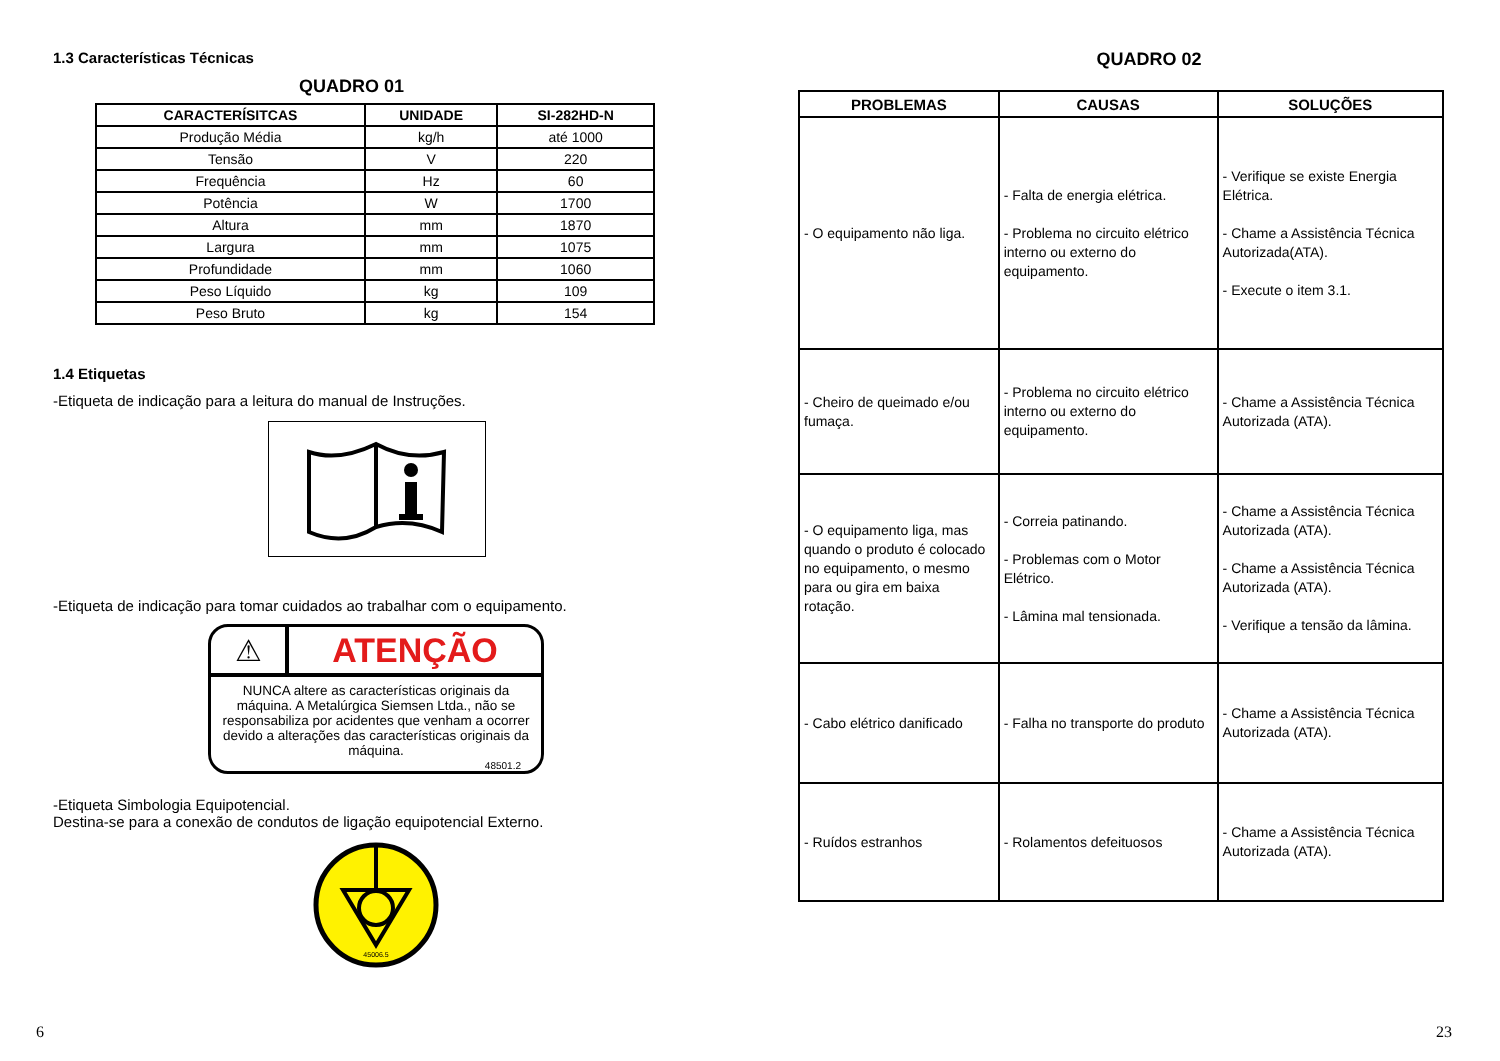1.3 Características Técnicas
QUADRO 01
| CARACTERÍSITCAS | UNIDADE | SI-282HD-N |
| --- | --- | --- |
| Produção Média | kg/h | até 1000 |
| Tensão | V | 220 |
| Frequência | Hz | 60 |
| Potência | W | 1700 |
| Altura | mm | 1870 |
| Largura | mm | 1075 |
| Profundidade | mm | 1060 |
| Peso Líquido | kg | 109 |
| Peso Bruto | kg | 154 |
1.4 Etiquetas
-Etiqueta de indicação para a leitura do manual de Instruções.
-Etiqueta de indicação para tomar cuidados ao trabalhar com o equipamento.
⚠
ATENÇÃO
NUNCA altere as características originais da máquina. A Metalúrgica Siemsen Ltda., não se responsabiliza por acidentes que venham a ocorrer devido a alterações das características originais da máquina.
48501.2
-Etiqueta Simbologia Equipotencial.
Destina-se para a conexão de condutos de ligação equipotencial Externo.
45006.5
6
QUADRO 02
| PROBLEMAS | CAUSAS | SOLUÇÕES |
| --- | --- | --- |
| - O equipamento não liga. | - Falta de energia elétrica. - Problema no circuito elétrico interno ou externo do equipamento. | - Verifique se existe Energia Elétrica. - Chame a Assistência Técnica Autorizada(ATA). - Execute o item 3.1. |
| - Cheiro de queimado e/ou fumaça. | - Problema no circuito elétrico interno ou externo do equipamento. | - Chame a Assistência Técnica Autorizada (ATA). |
| - O equipamento liga, mas quando o produto é colocado no equipamento, o mesmo para ou gira em baixa rotação. | - Correia patinando. - Problemas com o Motor Elétrico. - Lâmina mal tensionada. | - Chame a Assistência Técnica Autorizada (ATA). - Chame a Assistência Técnica Autorizada (ATA). - Verifique a tensão da lâmina. |
| - Cabo elétrico danificado | - Falha no transporte do produto | - Chame a Assistência Técnica Autorizada (ATA). |
| - Ruídos estranhos | - Rolamentos defeituosos | - Chame a Assistência Técnica Autorizada (ATA). |
23